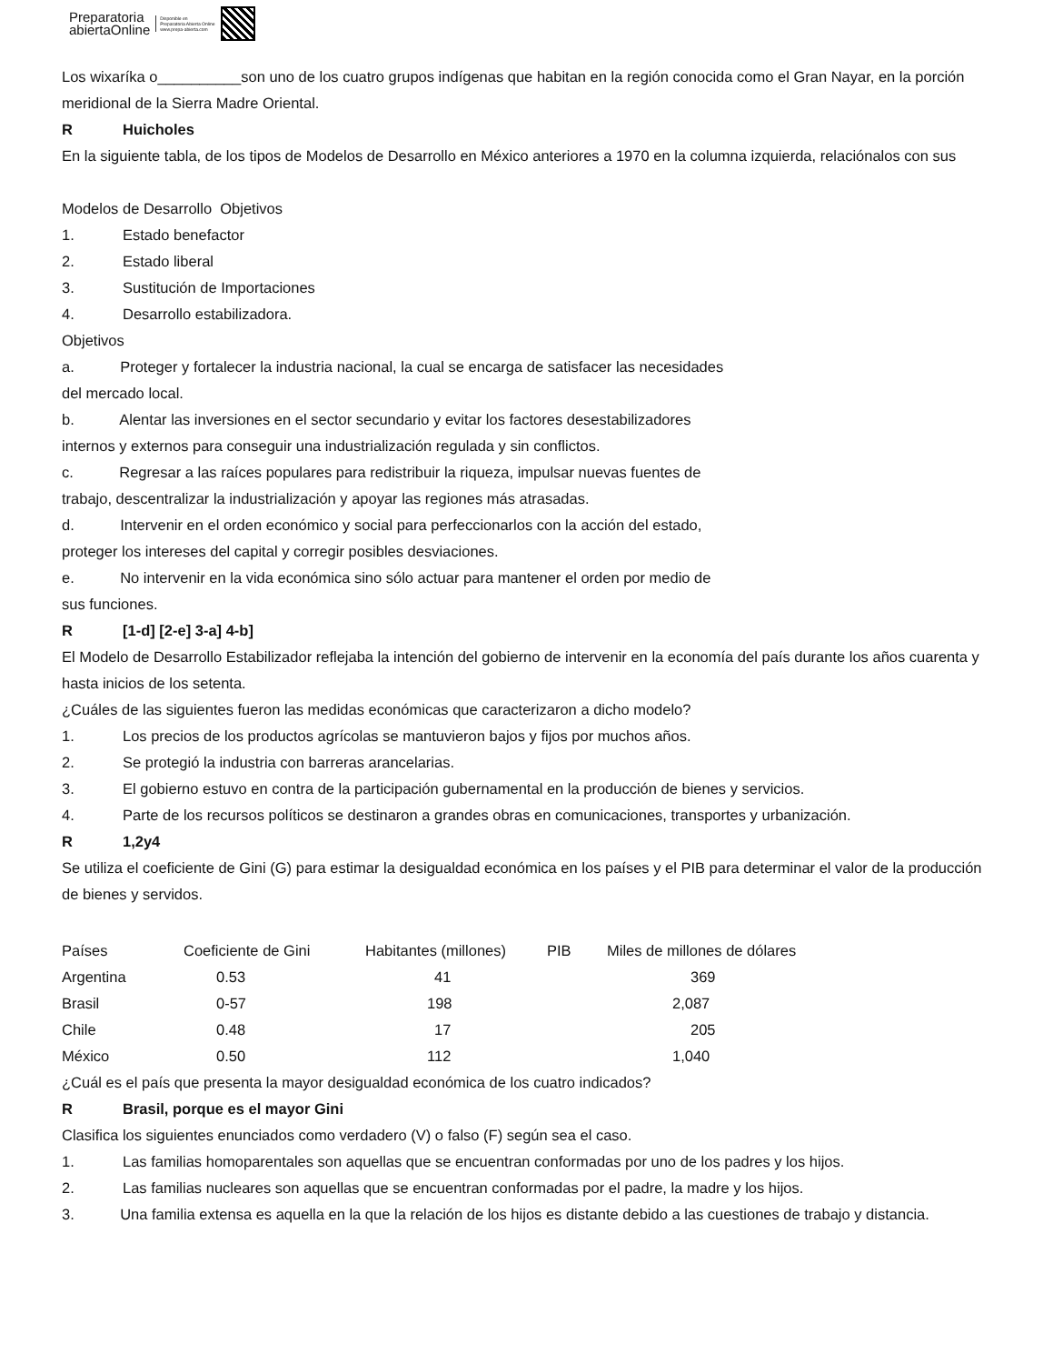Preparatoria
abiertaOnline
Disponible en
Preparatoria Abierta Online
www.prepa-abierta.com
Los wixaríka o__________son uno de los cuatro grupos indígenas que habitan en la región conocida como el Gran Nayar, en la porción meridional de la Sierra Madre Oriental.
R Huicholes
En la siguiente tabla, de los tipos de Modelos de Desarrollo en México anteriores a 1970 en la columna izquierda, relaciónalos con sus
Modelos de Desarrollo Objetivos
1. Estado benefactor
2. Estado liberal
3. Sustitución de Importaciones
4. Desarrollo estabilizadora.
Objetivos
a. Proteger y fortalecer la industria nacional, la cual se encarga de satisfacer las necesidades
del mercado local.
b. Alentar las inversiones en el sector secundario y evitar los factores desestabilizadores
internos y externos para conseguir una industrialización regulada y sin conflictos.
c. Regresar a las raíces populares para redistribuir la riqueza, impulsar nuevas fuentes de
trabajo, descentralizar la industrialización y apoyar las regiones más atrasadas.
d. Intervenir en el orden económico y social para perfeccionarlos con la acción del estado,
proteger los intereses del capital y corregir posibles desviaciones.
e. No intervenir en la vida económica sino sólo actuar para mantener el orden por medio de
sus funciones.
R [1-d] [2-e] 3-a] 4-b]
El Modelo de Desarrollo Estabilizador reflejaba la intención del gobierno de intervenir en la economía del país durante los años cuarenta y hasta inicios de los setenta.
¿Cuáles de las siguientes fueron las medidas económicas que caracterizaron a dicho modelo?
1. Los precios de los productos agrícolas se mantuvieron bajos y fijos por muchos años.
2. Se protegió la industria con barreras arancelarias.
3. El gobierno estuvo en contra de la participación gubernamental en la producción de bienes y servicios.
4. Parte de los recursos políticos se destinaron a grandes obras en comunicaciones, transportes y urbanización.
R 1,2y4
Se utiliza el coeficiente de Gini (G) para estimar la desigualdad económica en los países y el PIB para determinar el valor de la producción de bienes y servidos.
| Países | Coeficiente de Gini | Habitantes (millones) | PIB | Miles de millones de dólares |
| Argentina | 0.53 | 41 | | 369 |
| Brasil | 0-57 | 198 | | 2,087 |
| Chile | 0.48 | 17 | | 205 |
| México | 0.50 | 112 | | 1,040 |
¿Cuál es el país que presenta la mayor desigualdad económica de los cuatro indicados?
R Brasil, porque es el mayor Gini
Clasifica los siguientes enunciados como verdadero (V) o falso (F) según sea el caso.
1. Las familias homoparentales son aquellas que se encuentran conformadas por uno de los padres y los hijos.
2. Las familias nucleares son aquellas que se encuentran conformadas por el padre, la madre y los hijos.
3. Una familia extensa es aquella en la que la relación de los hijos es distante debido a las cuestiones de trabajo y distancia.